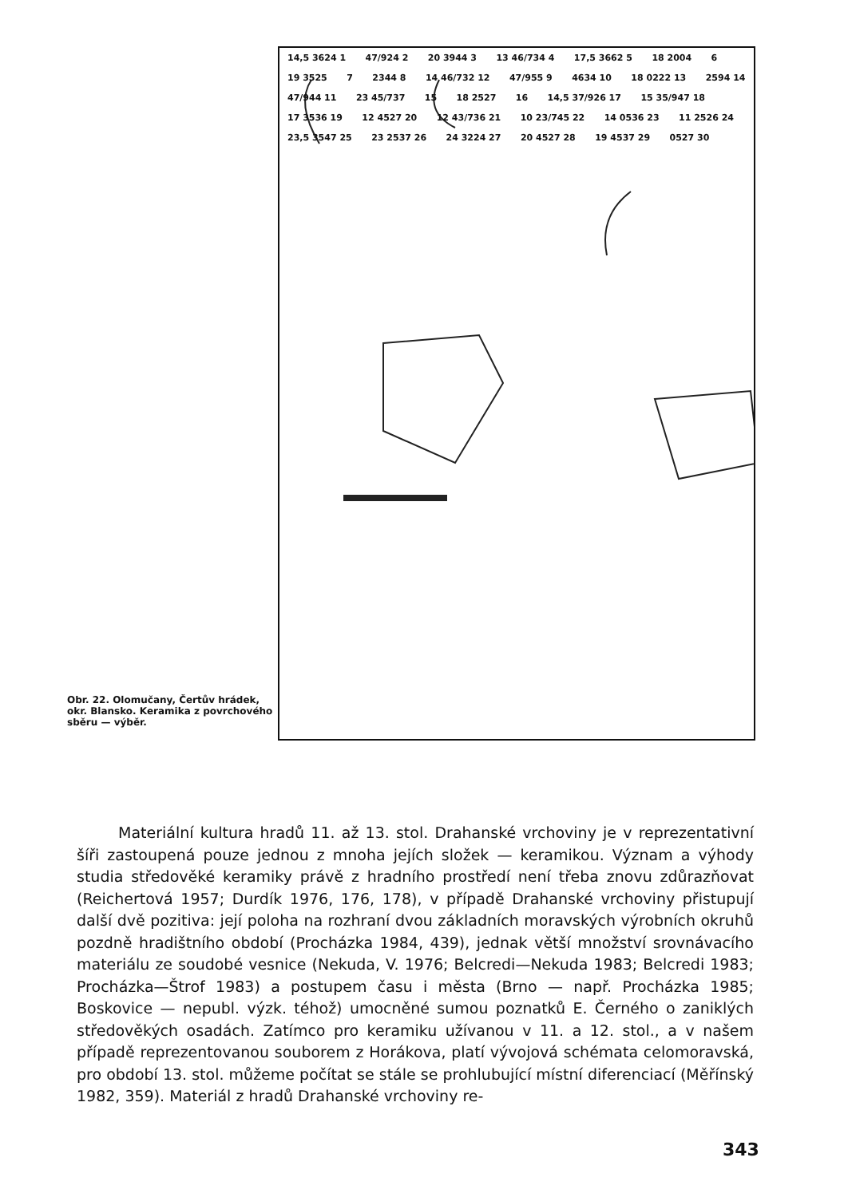14,5 3624 1 47/924 2 20 3944 3 13 46/734 4 17,5 3662 5 18 2004 6 19 3525 7 2344 8 14 46/732 12 47/955 9 4634 10 18 0222 13 2594 14 47/944 11 23 45/737 15 18 2527 16 14,5 37/926 17 15 35/947 18 17 3536 19 12 4527 20 12 43/736 21 10 23/745 22 14 0536 23 11 2526 24 23,5 3547 25 23 2537 26 24 3224 27 20 4527 28 19 4537 29 0527 30
Obr. 22. Olomučany, Čertův hrádek, okr. Blansko. Keramika z povrchového sběru — výběr.
Materiální kultura hradů 11. až 13. stol. Drahanské vrchoviny je v reprezentativní šíři zastoupená pouze jednou z mnoha jejích složek — keramikou. Význam a výhody studia středověké keramiky právě z hradního prostředí není třeba znovu zdůrazňovat (Reichertová 1957; Durdík 1976, 176, 178), v případě Drahanské vrchoviny přistupují další dvě pozitiva: její poloha na rozhraní dvou základních moravských výrobních okruhů pozdně hradištního období (Procházka 1984, 439), jednak větší množství srovnávacího materiálu ze soudobé vesnice (Nekuda, V. 1976; Belcredi—Nekuda 1983; Belcredi 1983; Procházka—Štrof 1983) a postupem času i města (Brno — např. Procházka 1985; Boskovice — nepubl. výzk. téhož) umocněné sumou poznatků E. Černého o zaniklých středověkých osadách. Zatímco pro keramiku užívanou v 11. a 12. stol., a v našem případě reprezentovanou souborem z Horákova, platí vývojová schémata celomoravská, pro období 13. stol. můžeme počítat se stále se prohlubující místní diferenciací (Měřínský 1982, 359). Materiál z hradů Drahanské vrchoviny re-
343